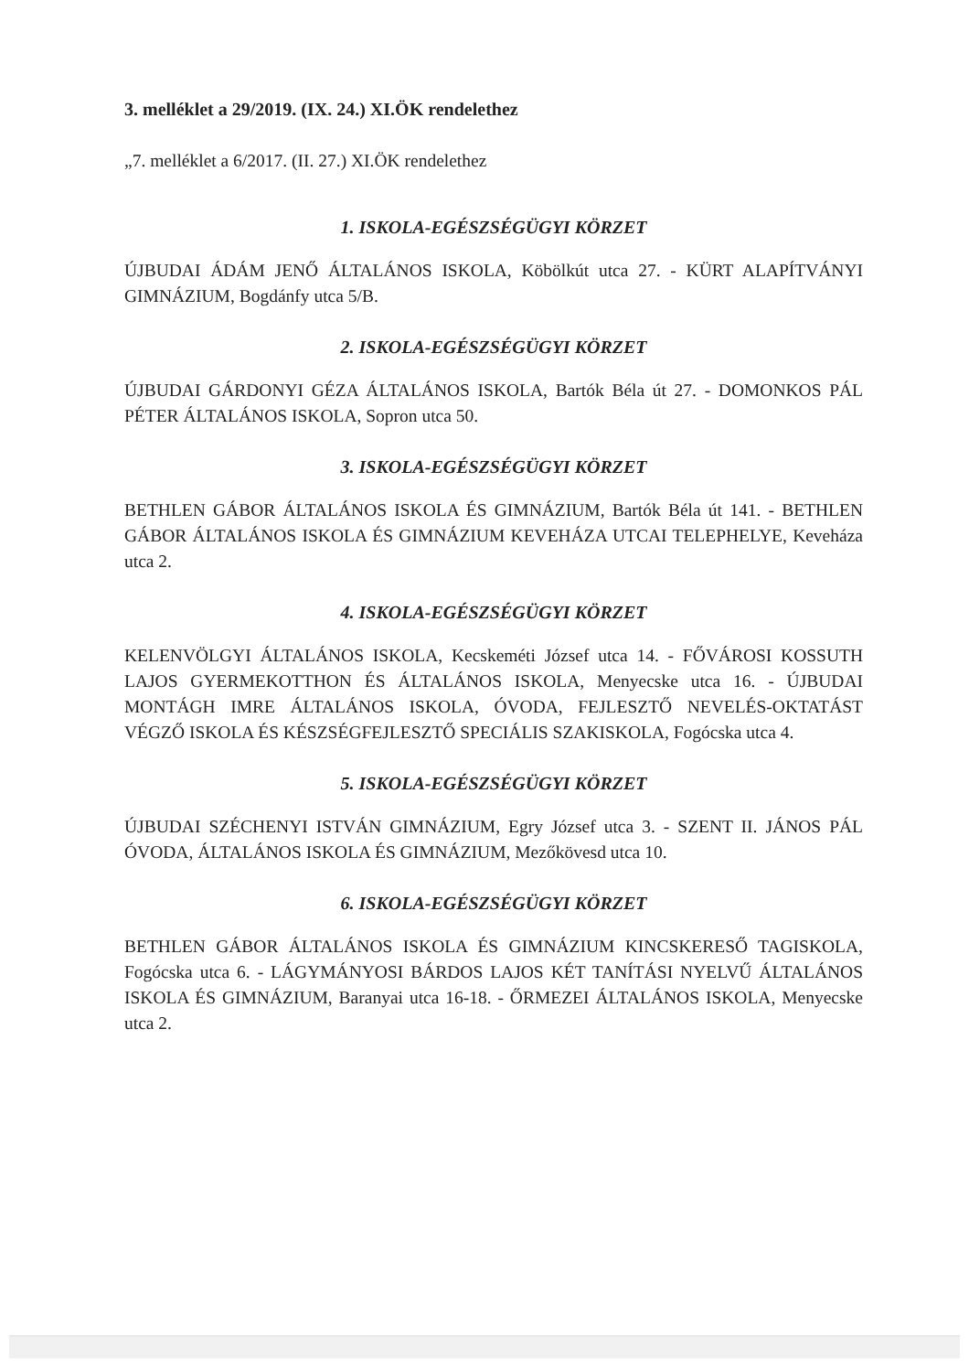3. melléklet a 29/2019. (IX. 24.) XI.ÖK rendelethez
„7. melléklet a 6/2017. (II. 27.) XI.ÖK rendelethez
1. ISKOLA-EGÉSZSÉGÜGYI KÖRZET
ÚJBUDAI ÁDÁM JENŐ ÁLTALÁNOS ISKOLA, Köbölkút utca 27. - KÜRT ALAPÍTVÁNYI GIMNÁZIUM, Bogdánfy utca 5/B.
2. ISKOLA-EGÉSZSÉGÜGYI KÖRZET
ÚJBUDAI GÁRDONYI GÉZA ÁLTALÁNOS ISKOLA, Bartók Béla út 27. - DOMONKOS PÁL PÉTER ÁLTALÁNOS ISKOLA, Sopron utca 50.
3. ISKOLA-EGÉSZSÉGÜGYI KÖRZET
BETHLEN GÁBOR ÁLTALÁNOS ISKOLA ÉS GIMNÁZIUM, Bartók Béla út 141. - BETHLEN GÁBOR ÁLTALÁNOS ISKOLA ÉS GIMNÁZIUM KEVEHÁZA UTCAI TELEPHELYE, Keveháza utca 2.
4. ISKOLA-EGÉSZSÉGÜGYI KÖRZET
KELENVÖLGYI ÁLTALÁNOS ISKOLA, Kecskeméti József utca 14. - FŐVÁROSI KOSSUTH LAJOS GYERMEKOTTHON ÉS ÁLTALÁNOS ISKOLA, Menyecske utca 16. - ÚJBUDAI MONTÁGH IMRE ÁLTALÁNOS ISKOLA, ÓVODA, FEJLESZTŐ NEVELÉS-OKTATÁST VÉGZŐ ISKOLA ÉS KÉSZSÉGFEJLESZTŐ SPECIÁLIS SZAKISKOLA, Fogócska utca 4.
5. ISKOLA-EGÉSZSÉGÜGYI KÖRZET
ÚJBUDAI SZÉCHENYI ISTVÁN GIMNÁZIUM, Egry József utca 3. - SZENT II. JÁNOS PÁL ÓVODA, ÁLTALÁNOS ISKOLA ÉS GIMNÁZIUM, Mezőkövesd utca 10.
6. ISKOLA-EGÉSZSÉGÜGYI KÖRZET
BETHLEN GÁBOR ÁLTALÁNOS ISKOLA ÉS GIMNÁZIUM KINCSKERESŐ TAGISKOLA, Fogócska utca 6. - LÁGYMÁNYOSI BÁRDOS LAJOS KÉT TANÍTÁSI NYELVŰ ÁLTALÁNOS ISKOLA ÉS GIMNÁZIUM, Baranyai utca 16-18. - ŐRMEZEI ÁLTALÁNOS ISKOLA, Menyecske utca 2.